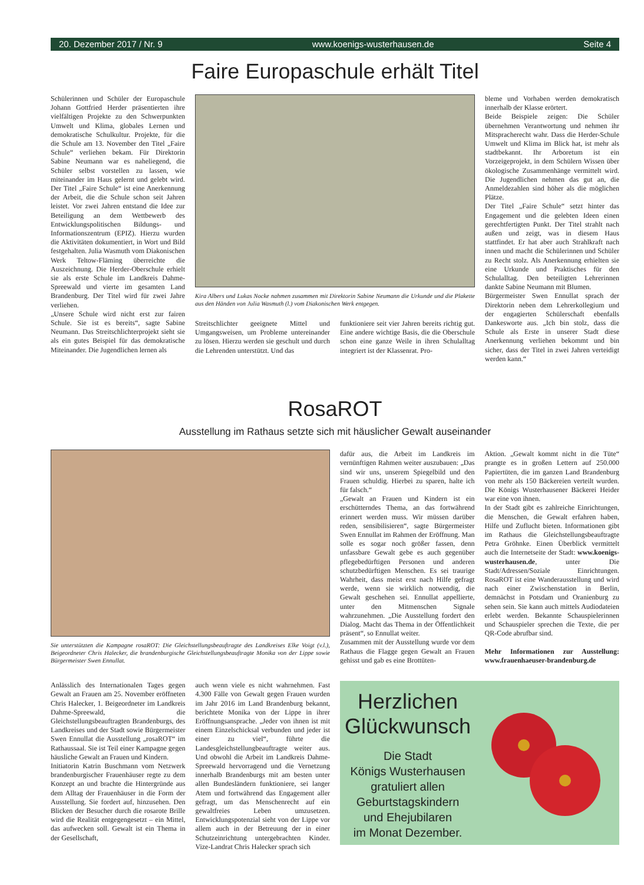20. Dezember 2017 / Nr. 9 www.koenigs-wusterhausen.de Seite 4
Faire Europaschule erhält Titel
Schülerinnen und Schüler der Europaschule Johann Gottfried Herder präsentierten ihre vielfältigen Projekte zu den Schwerpunkten Umwelt und Klima, globales Lernen und demokratische Schulkultur. Projekte, für die die Schule am 13. November den Titel „Faire Schule“ verliehen bekam. Für Direktorin Sabine Neumann war es naheliegend, die Schüler selbst vorstellen zu lassen, wie miteinander im Haus gelernt und gelebt wird. Der Titel „Faire Schule“ ist eine Anerkennung der Arbeit, die die Schule schon seit Jahren leistet. Vor zwei Jahren entstand die Idee zur Beteiligung an dem Wettbewerb des Entwicklungspolitischen Bildungs- und Informationszentrum (EPIZ). Hierzu wurden die Aktivitäten dokumentiert, in Wort und Bild festgehalten. Julia Wasmuth vom Diakonischen Werk Teltow-Fläming überreichte die Auszeichnung. Die Herder-Oberschule erhielt sie als erste Schule im Landkreis Dahme-Spreewald und vierte im gesamten Land Brandenburg. Der Titel wird für zwei Jahre verliehen.
„Unsere Schule wird nicht erst zur fairen Schule. Sie ist es bereits“, sagte Sabine Neumann. Das Streitschlichterprojekt sieht sie als ein gutes Beispiel für das demokratische Miteinander. Die Jugendlichen lernen als
Kira Albers und Lukas Nocke nahmen zusammen mit Direktorin Sabine Neumann die Urkunde und die Plakette aus den Händen von Julia Wasmuth (l.) vom Diakonischen Werk entgegen.
Streitschlichter geeignete Mittel und Umgangsweisen, um Probleme untereinander zu lösen. Hierzu werden sie geschult und durch die Lehrenden unterstützt. Und das
funktioniere seit vier Jahren bereits richtig gut. Eine andere wichtige Basis, die die Oberschule schon eine ganze Weile in ihren Schulalltag integriert ist der Klassenrat. Pro-
bleme und Vorhaben werden demokratisch innerhalb der Klasse erörtert.
Beide Beispiele zeigen: Die Schüler übernehmen Verantwortung und nehmen ihr Mitspracherecht wahr. Dass die Herder-Schule Umwelt und Klima im Blick hat, ist mehr als stadtbekannt. Ihr Arboretum ist ein Vorzeigeprojekt, in dem Schülern Wissen über ökologische Zusammenhänge vermittelt wird. Die Jugendlichen nehmen das gut an, die Anmeldezahlen sind höher als die möglichen Plätze.
Der Titel „Faire Schule“ setzt hinter das Engagement und die gelebten Ideen einen gerechtfertigten Punkt. Der Titel strahlt nach außen und zeigt, was in diesem Haus stattfindet. Er hat aber auch Strahlkraft nach innen und macht die Schülerinnen und Schüler zu Recht stolz. Als Anerkennung erhielten sie eine Urkunde und Praktisches für den Schulalltag. Den beteiligten Lehrerinnen dankte Sabine Neumann mit Blumen.
Bürgermeister Swen Ennullat sprach der Direktorin neben dem Lehrerkollegium und der engagierten Schülerschaft ebenfalls Dankesworte aus. „Ich bin stolz, dass die Schule als Erste in unserer Stadt diese Anerkennung verliehen bekommt und bin sicher, dass der Titel in zwei Jahren verteidigt werden kann.“
RosaROT
Ausstellung im Rathaus setzte sich mit häuslicher Gewalt auseinander
Sie unterstützten die Kampagne rosaROT: Die Gleichstellungsbeauftragte des Landkreises Elke Voigt (v.l.), Beigeordneter Chris Halecker, die brandenburgische Gleichstellungsbeauftragte Monika von der Lippe sowie Bürgermeister Swen Ennullat.
dafür aus, die Arbeit im Landkreis im vernünftigen Rahmen weiter auszubauen: „Das sind wir uns, unserem Spiegelbild und den Frauen schuldig. Hierbei zu sparen, halte ich für falsch.“
„Gewalt an Frauen und Kindern ist ein erschütterndes Thema, an das fortwährend erinnert werden muss. Wir müssen darüber reden, sensibilisieren“, sagte Bürgermeister Swen Ennullat im Rahmen der Eröffnung. Man solle es sogar noch größer fassen, denn unfassbare Gewalt gebe es auch gegenüber pflegebedürftigen Personen und anderen schutzbedürftigen Menschen. Es sei traurige Wahrheit, dass meist erst nach Hilfe gefragt werde, wenn sie wirklich notwendig, die Gewalt geschehen sei. Ennullat appellierte, unter den Mitmenschen Signale wahrzunehmen. „Die Ausstellung fordert den Dialog. Macht das Thema in der Öffentlichkeit präsent“, so Ennullat weiter.
Zusammen mit der Ausstellung wurde vor dem Rathaus die Flagge gegen Gewalt an Frauen gehisst und gab es eine Brottüten-
Aktion. „Gewalt kommt nicht in die Tüte“ prangte es in großen Lettern auf 250.000 Papiertüten, die im ganzen Land Brandenburg von mehr als 150 Bäckereien verteilt wurden. Die Königs Wusterhausener Bäckerei Heider war eine von ihnen.
In der Stadt gibt es zahlreiche Einrichtungen, die Menschen, die Gewalt erfahren haben, Hilfe und Zuflucht bieten. Informationen gibt im Rathaus die Gleichstellungsbeauftragte Petra Gröhnke. Einen Überblick vermittelt auch die Internetseite der Stadt: www.koenigs-wusterhausen.de, unter Die Stadt/Adressen/Soziale Einrichtungen. RosaROT ist eine Wanderausstellung und wird nach einer Zwischenstation in Berlin, demnächst in Potsdam und Oranienburg zu sehen sein. Sie kann auch mittels Audiodateien erlebt werden. Bekannte Schauspielerinnen und Schauspieler sprechen die Texte, die per QR-Code abrufbar sind.
Mehr Informationen zur Ausstellung: www.frauenhaeuser-brandenburg.de
Anlässlich des Internationalen Tages gegen Gewalt an Frauen am 25. November eröffneten Chris Halecker, 1. Beigeordneter im Landkreis Dahme-Spreewald, die Gleichstellungsbeauftragten Brandenburgs, des Landkreises und der Stadt sowie Bürgermeister Swen Ennullat die Ausstellung „rosaROT“ im Rathaussaal. Sie ist Teil einer Kampagne gegen häusliche Gewalt an Frauen und Kindern.
Initiatorin Katrin Buschmann vom Netzwerk brandenburgischer Frauenhäuser regte zu dem Konzept an und brachte die Hintergründe aus dem Alltag der Frauenhäuser in die Form der Ausstellung. Sie fordert auf, hinzusehen. Den Blicken der Besucher durch die rosarote Brille wird die Realität entgegengesetzt – ein Mittel, das aufwecken soll. Gewalt ist ein Thema in der Gesellschaft,
auch wenn viele es nicht wahrnehmen. Fast 4.300 Fälle von Gewalt gegen Frauen wurden im Jahr 2016 im Land Brandenburg bekannt, berichtete Monika von der Lippe in ihrer Eröffnungsansprache. „Jeder von ihnen ist mit einem Einzelschicksal verbunden und jeder ist einer zu viel“, führte die Landesgleichstellungbeauftragte weiter aus. Und obwohl die Arbeit im Landkreis Dahme-Spreewald hervorragend und die Vernetzung innerhalb Brandenburgs mit am besten unter allen Bundesländern funktioniere, sei langer Atem und fortwährend das Engagement aller gefragt, um das Menschenrecht auf ein gewaltfreies Leben umzusetzen. Entwicklungspotenzial sieht von der Lippe vor allem auch in der Betreuung der in einer Schutzeinrichtung untergebrachten Kinder. Vize-Landrat Chris Halecker sprach sich
Herzlichen Glückwunsch
Die Stadt
Königs Wusterhausen
gratuliert allen
Geburtstagskindern
und Ehejubilaren
im Monat Dezember.